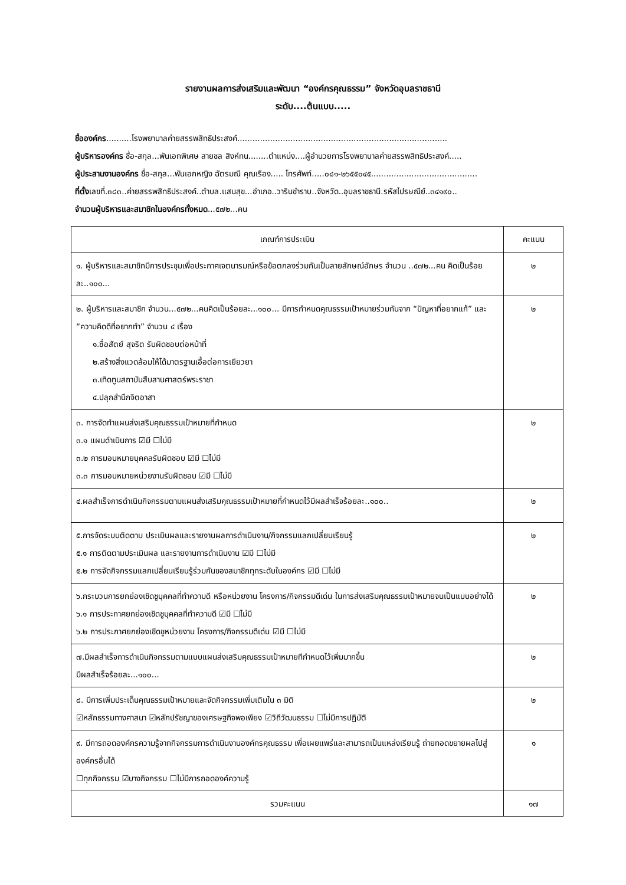รายงานผลการส่งเสริมและพัฒนา “องค์กรคุณธรรม” จังหวัดอุบลราชธานี
ระดับ....ต้นแบบ.....
ชื่อองค์กร..........โรงพยาบาลค่ายสรรพสิทธิประสงค์...................................................................................
ผู้บริหารองค์กร ชื่อ-สกุล...พันเอกพิเศษ สายชล สิงห์ทน........ตำแหน่ง....ผู้อำนวยการโรงพยาบาลค่ายสรรพสิทธิประสงค์.....
ผู้ประสานงานองค์กร ชื่อ-สกุล...พันเอกหญิง ฉัตรมณี คุณเรือง..... โทรศัพท์.....๐๘๑-๒๖๕๕๐๔๕..........................................
ที่ตั้งเลขที่.๓๘๓..ค่ายสรรพสิทธิประสงค์..ตำบล.แสนสุข...อำเภอ..วารินชำราบ..จังหวัด..อุบลราชธานี.รหัสไปรษณีย์..๓๔๑๙๐..
จำนวนผู้บริหารและสมาชิกในองค์กรทั้งหมด...๕๗๒...คน
| เกณฑ์การประเมิน | คะแนน |
| --- | --- |
| ๑. ผู้บริหารและสมาชิกมีการประชุมเพื่อประกาศเจตนารมณ์หรือข้อตกลงร่วมกันเป็นลายลักษณ์อักษร จำนวน ..๕๗๒...คน คิดเป็นร้อยละ..๑๐๐... | ๒ |
| ๒. ผู้บริหารและสมาชิก จำนวน...๕๗๒...คนคิดเป็นร้อยละ...๑๐๐... มีการกำหนดคุณธรรมเป้าหมายร่วมกันจาก “ปัญหาที่อยากแก้” และ “ความคิดดีที่อยากทำ” จำนวน ๔ เรื่อง ๑.ซื่อสัตย์ สุจริต รับผิดชอบต่อหน้าที่ ๒.สร้างสิ่งแวดล้อมให้ได้มาตรฐานเอื้อต่อการเยียวยา ๓.เทิดทูนสถาบันสืบสานศาสตร์พระราชา ๔.ปลุกสำนึกจิตอาสา | ๒ |
| ๓. การจัดทำแผนส่งเสริมคุณธรรมเป้าหมายที่กำหนด ๓.๑ แผนดำเนินการ ☑มี ☐ไม่มี ๓.๒ การมอบหมายบุคคลรับผิดชอบ ☑มี ☐ไม่มี ๓.๓ การมอบหมายหน่วยงานรับผิดชอบ ☑มี ☐ไม่มี | ๒ |
| ๔.ผลสำเร็จการดำเนินกิจกรรมตามแผนส่งเสริมคุณธรรมเป้าหมายที่กำหนดไว้มีผลสำเร็จร้อยละ..๑๐๐.. | ๒ |
| ๕.การจัดระบบติดตาม ประเมินผลและรายงานผลการดำเนินงาน/กิจกรรมแลกเปลี่ยนเรียนรู้ ๕.๑ การติดตามประเมินผล และรายงานการดำเนินงาน ☑มี ☐ไม่มี ๕.๒ การจัดกิจกรรมแลกเปลี่ยนเรียนรู้ร่วมกันของสมาชิกทุกระดับในองค์กร ☑มี ☐ไม่มี | ๒ |
| ๖.กระบวนการยกย่องเชิดชูบุคคลที่ทำความดี หรือหน่วยงาน โครงการ/กิจกรรมดีเด่น ในการส่งเสริมคุณธรรมเป้าหมายจนเป็นแบบอย่างได้ ๖.๑ การประกาศยกย่องเชิดชูบุคคลที่ทำความดี ☑มี ☐ไม่มี ๖.๒ การประกาศยกย่องเชิดชูหน่วยงาน โครงการ/กิจกรรมดีเด่น ☑มี ☐ไม่มี | ๒ |
| ๗.มีผลสำเร็จการดำเนินกิจกรรมตามแบบแผนส่งเสริมคุณธรรมเป้าหมายทีกำหนดไว้เพิ่มมากขึ้น มีผลสำเร็จร้อยละ...๑๐๐... | ๒ |
| ๘. มีการเพิ่มประเด็นคุณธรรมเป้าหมายและจัดกิจกรรมเพิ่มเติมใน ๓ มิติ ☑หลักธรรมทางศาสนา ☑หลักปรัชญาของเศรษฐกิจพอเพียง ☑วิถีวัฒนธรรม ☐ไม่มีการปฏิบัติ | ๒ |
| ๙. มีการถอดองค์กรความรู้จากกิจกรรมการดำเนินงานองค์กรคุณธรรม เพื่อเผยแพร่และสามารถเป็นแหล่งเรียนรู้ ถ่ายทอดขยายผลไปสู่องค์กรอื่นได้ ☐ทุกกิจกรรม ☑บางกิจกรรม ☐ไม่มีการถอดองค์ความรู้ | ๑ |
| รวมคะแนน | ๑๗ |